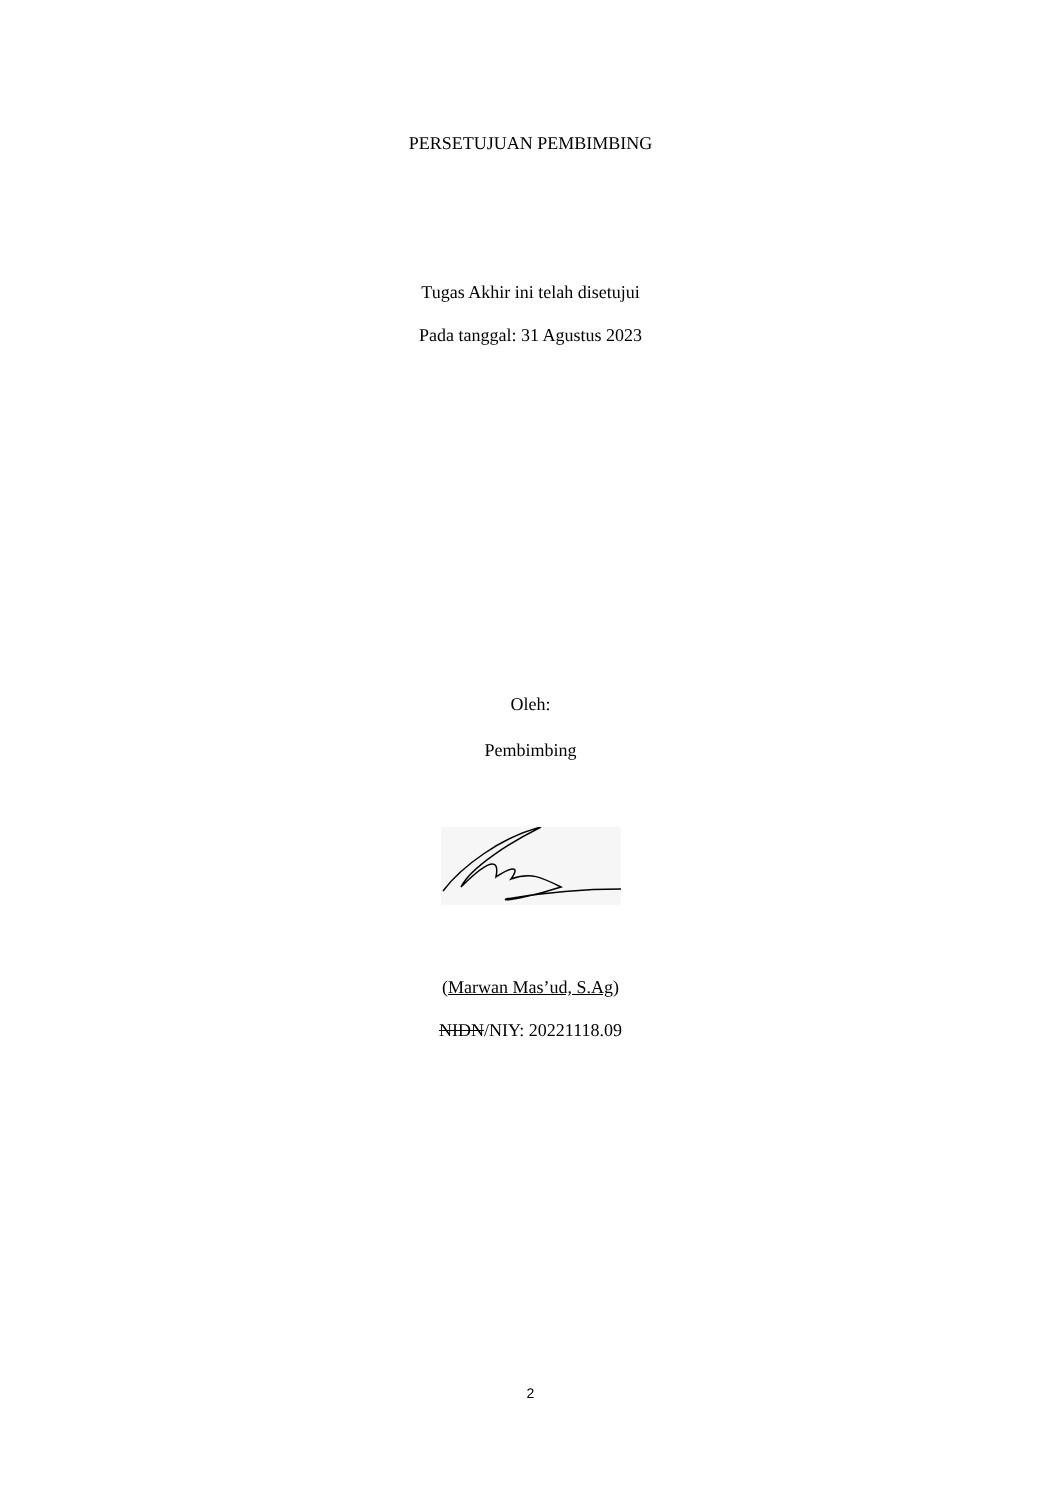PERSETUJUAN PEMBIMBING
Tugas Akhir ini telah disetujui
Pada tanggal: 31 Agustus 2023
Oleh:
Pembimbing
(Marwan Mas’ud, S.Ag)
NIDN/NIY: 20221118.09
2